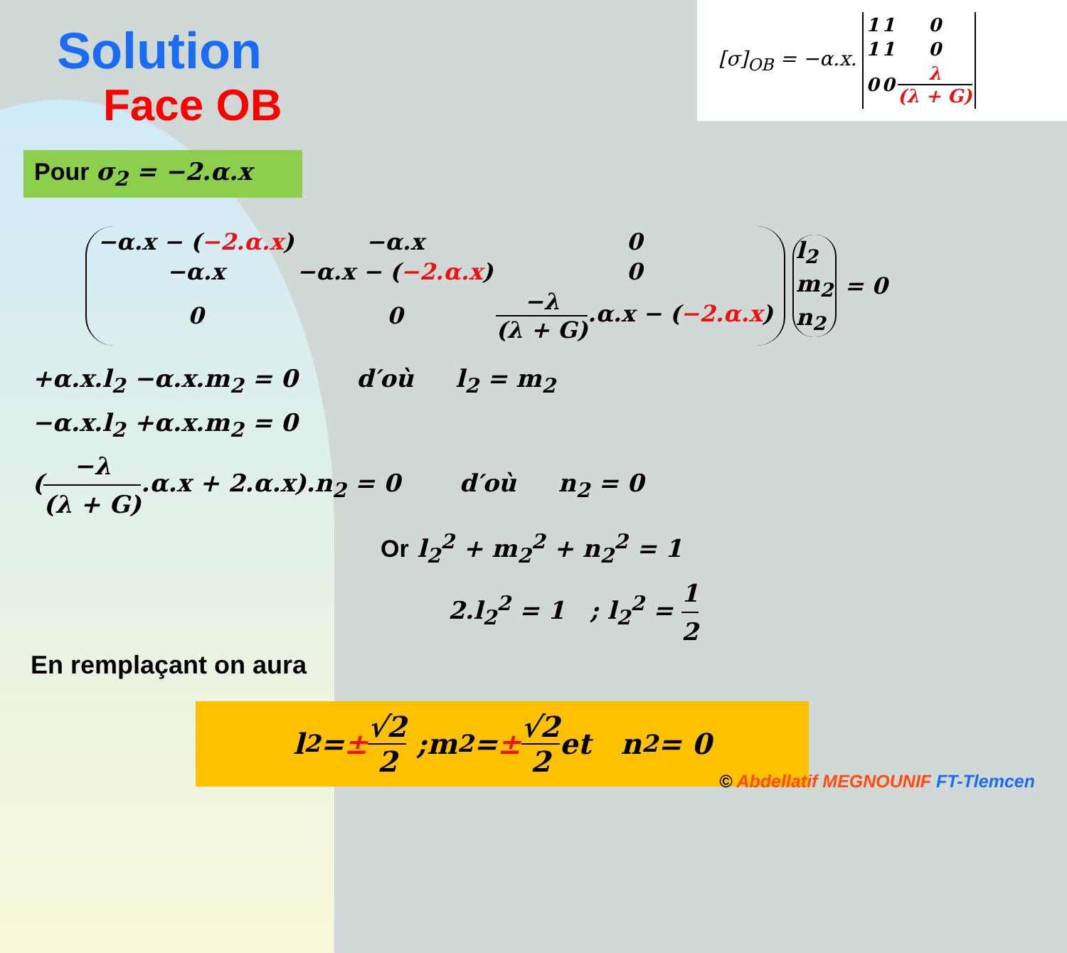[σ]<sub>OB</sub> = −α.x.
| 1 | 1 | 0 |
| 1 | 1 | 0 |
| 0 | 0 | λ (λ + G) |
Solution
Face OB
Pour σ<sub>2</sub> = −2.α.x
| −α.x − ( −2.α.x ) | −α.x | 0 |
| −α.x | −α.x − ( −2.α.x ) | 0 |
| 0 | 0 | −λ (λ + G) .α.x − ( −2.α.x ) |
| l<sub>2</sub> |
| m<sub>2</sub> |
| n<sub>2</sub> |
= 0
+α.x.l<sub>2</sub> −α.x.m<sub>2</sub> = 0 d′où l<sub>2</sub> = m<sub>2</sub>
−α.x.l<sub>2</sub> +α.x.m<sub>2</sub> = 0
(−λ (λ + G).α.x + 2.α.x).n<sub>2</sub> = 0 d′où n<sub>2</sub> = 0
Or l<sub>2</sub><sup>2</sup> + m<sub>2</sub><sup>2</sup> + n<sub>2</sub><sup>2</sup> = 1
2.l<sub>2</sub><sup>2</sup> = 1 ; l<sub>2</sub><sup>2</sup> = 1 2
En remplaçant on aura
l<sub>2</sub> = ± √2 2 ;m<sub>2</sub> = ± √2 2 et n<sub>2</sub> = 0
© Abdellatif MEGNOUNIF FT-Tlemcen